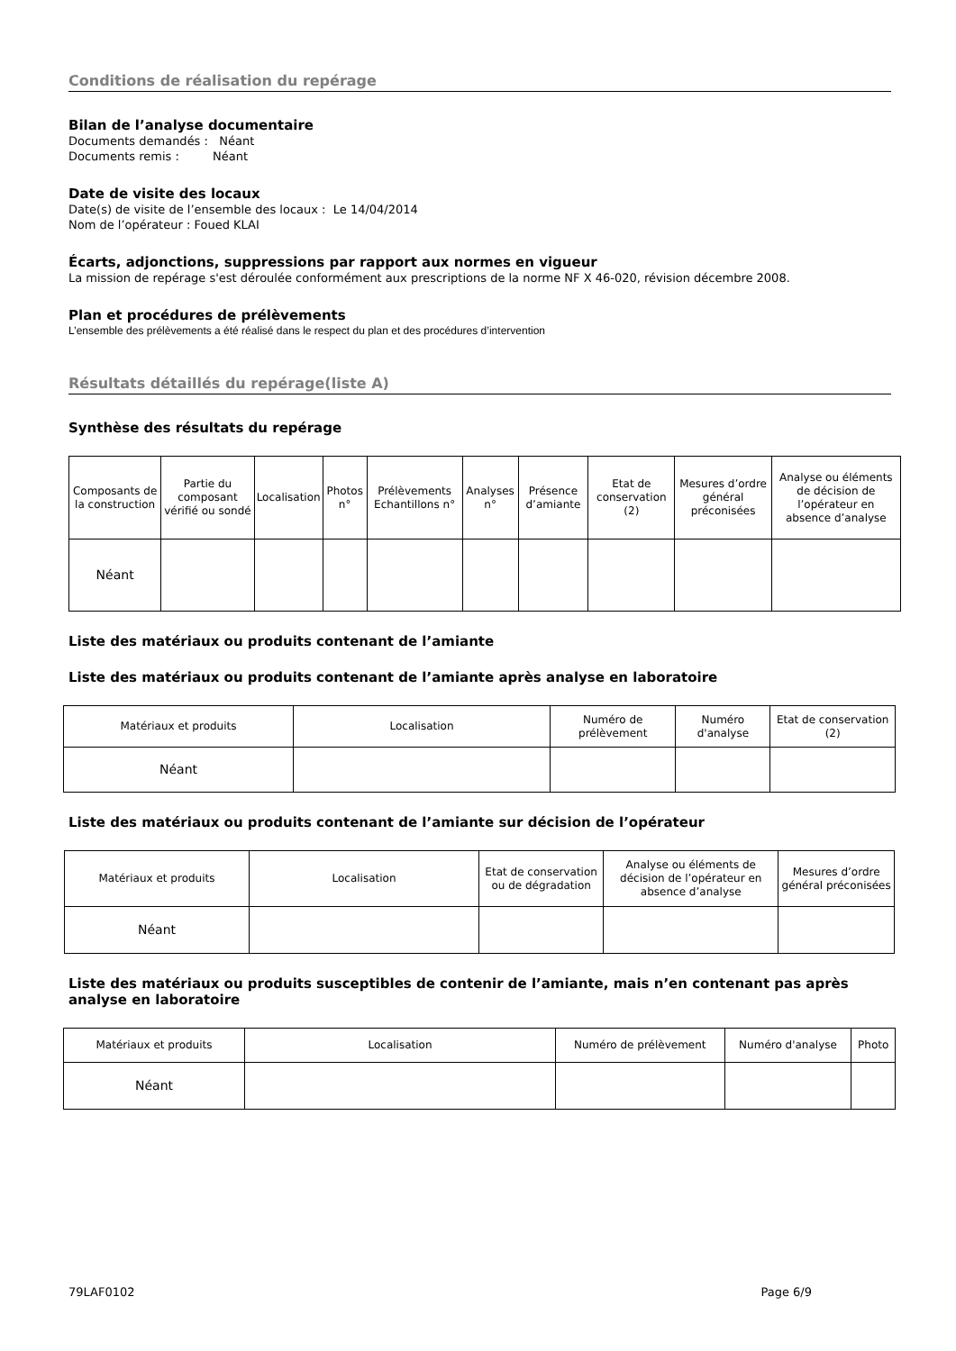Conditions de réalisation du repérage
Bilan de l’analyse documentaire
Documents demandés : Néant
Documents remis : Néant
Date de visite des locaux
Date(s) de visite de l’ensemble des locaux : Le 14/04/2014
Nom de l’opérateur : Foued KLAI
Écarts, adjonctions, suppressions par rapport aux normes en vigueur
La mission de repérage s'est déroulée conformément aux prescriptions de la norme NF X 46-020, révision décembre 2008.
Plan et procédures de prélèvements
L’ensemble des prélèvements a été réalisé dans le respect du plan et des procédures d’intervention
Résultats détaillés du repérage(liste A)
Synthèse des résultats du repérage
| Composants de la construction | Partie du composant vérifié ou sondé | Localisation | Photos n° | Prélèvements Echantillons n° | Analyses n° | Présence d’amiante | Etat de conservation (2) | Mesures d’ordre général préconisées | Analyse ou éléments de décision de l’opérateur en absence d’analyse |
| Néant | | | | | | | | | |
Liste des matériaux ou produits contenant de l’amiante
Liste des matériaux ou produits contenant de l’amiante après analyse en laboratoire
| Matériaux et produits | Localisation | Numéro de prélèvement | Numéro d'analyse | Etat de conservation (2) |
| Néant | | | | |
Liste des matériaux ou produits contenant de l’amiante sur décision de l’opérateur
| Matériaux et produits | Localisation | Etat de conservation ou de dégradation | Analyse ou éléments de décision de l’opérateur en absence d’analyse | Mesures d’ordre général préconisées |
| Néant | | | | |
Liste des matériaux ou produits susceptibles de contenir de l’amiante, mais n’en contenant pas après analyse en laboratoire
| Matériaux et produits | Localisation | Numéro de prélèvement | Numéro d'analyse | Photo |
| Néant | | | | |
79LAF0102 Page 6/9